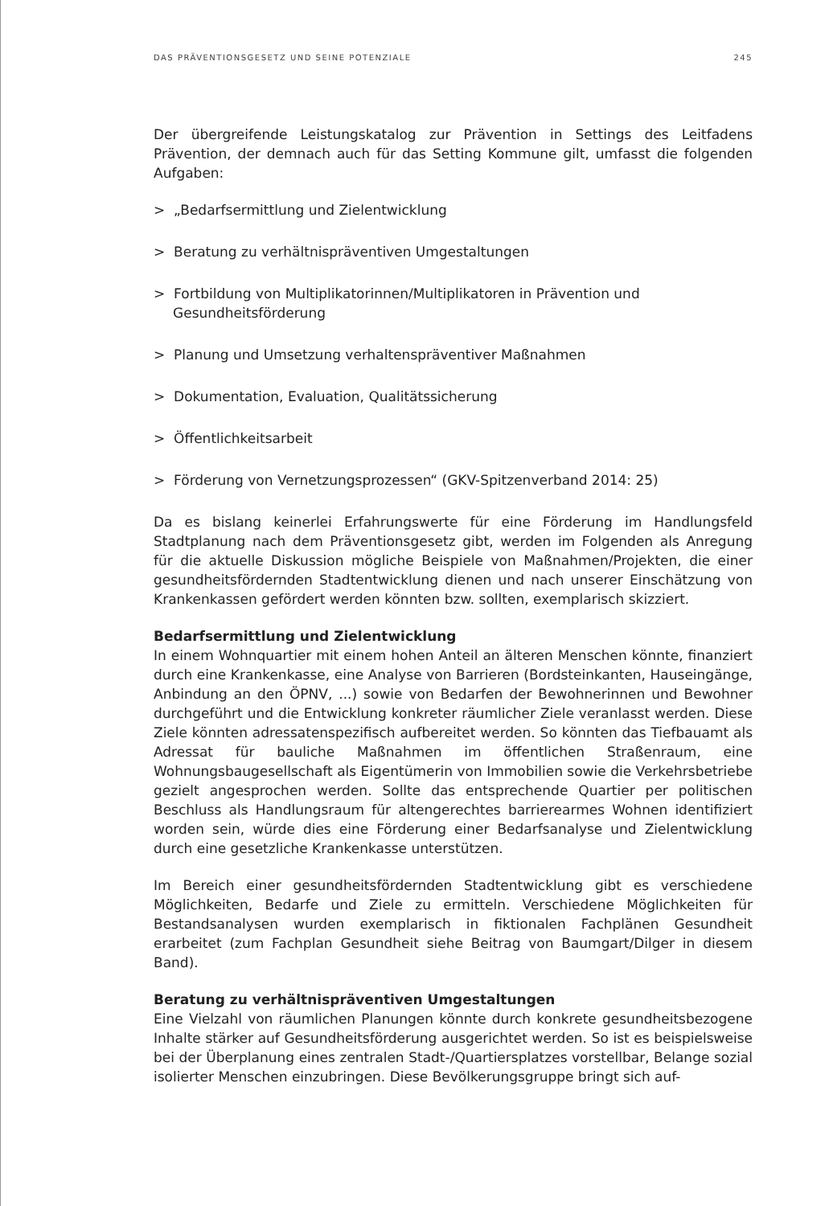DAS PRÄVENTIONSGESETZ UND SEINE POTENZIALE 245
Der übergreifende Leistungskatalog zur Prävention in Settings des Leitfadens Prävention, der demnach auch für das Setting Kommune gilt, umfasst die folgenden Aufgaben:
> „Bedarfsermittlung und Zielentwicklung
> Beratung zu verhältnispräventiven Umgestaltungen
> Fortbildung von Multiplikatorinnen/Multiplikatoren in Prävention und Gesundheitsförderung
> Planung und Umsetzung verhaltenspräventiver Maßnahmen
> Dokumentation, Evaluation, Qualitätssicherung
> Öffentlichkeitsarbeit
> Förderung von Vernetzungsprozessen“ (GKV-Spitzenverband 2014: 25)
Da es bislang keinerlei Erfahrungswerte für eine Förderung im Handlungsfeld Stadtplanung nach dem Präventionsgesetz gibt, werden im Folgenden als Anregung für die aktuelle Diskussion mögliche Beispiele von Maßnahmen/Projekten, die einer gesundheitsfördernden Stadtentwicklung dienen und nach unserer Einschätzung von Krankenkassen gefördert werden könnten bzw. sollten, exemplarisch skizziert.
Bedarfsermittlung und Zielentwicklung
In einem Wohnquartier mit einem hohen Anteil an älteren Menschen könnte, finanziert durch eine Krankenkasse, eine Analyse von Barrieren (Bordsteinkanten, Hauseingänge, Anbindung an den ÖPNV, ...) sowie von Bedarfen der Bewohnerinnen und Bewohner durchgeführt und die Entwicklung konkreter räumlicher Ziele veranlasst werden. Diese Ziele könnten adressatenspezifisch aufbereitet werden. So könnten das Tiefbauamt als Adressat für bauliche Maßnahmen im öffentlichen Straßenraum, eine Wohnungsbaugesellschaft als Eigentümerin von Immobilien sowie die Verkehrsbetriebe gezielt angesprochen werden. Sollte das entsprechende Quartier per politischen Beschluss als Handlungsraum für altengerechtes barrierearmes Wohnen identifiziert worden sein, würde dies eine Förderung einer Bedarfsanalyse und Zielentwicklung durch eine gesetzliche Krankenkasse unterstützen.
Im Bereich einer gesundheitsfördernden Stadtentwicklung gibt es verschiedene Möglichkeiten, Bedarfe und Ziele zu ermitteln. Verschiedene Möglichkeiten für Bestandsanalysen wurden exemplarisch in fiktionalen Fachplänen Gesundheit erarbeitet (zum Fachplan Gesundheit siehe Beitrag von Baumgart/Dilger in diesem Band).
Beratung zu verhältnispräventiven Umgestaltungen
Eine Vielzahl von räumlichen Planungen könnte durch konkrete gesundheitsbezogene Inhalte stärker auf Gesundheitsförderung ausgerichtet werden. So ist es beispielsweise bei der Überplanung eines zentralen Stadt-/Quartiersplatzes vorstellbar, Belange sozial isolierter Menschen einzubringen. Diese Bevölkerungsgruppe bringt sich auf-